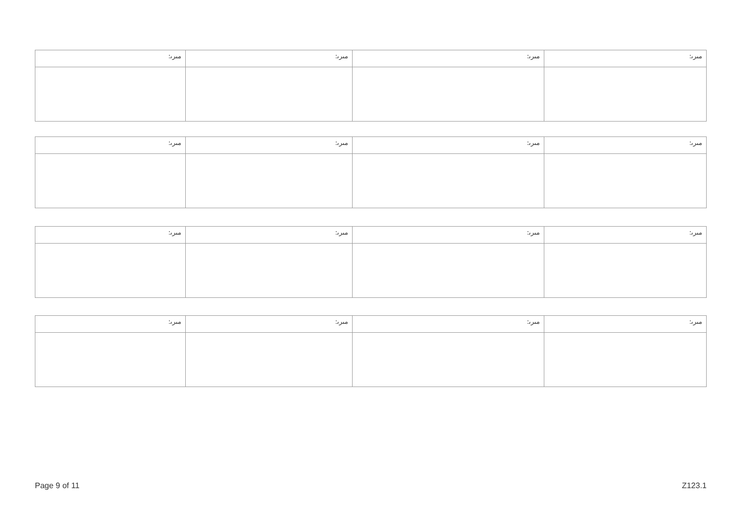| :ﻣﯩﺮﯨ | :ﻣﯩﺮﯨ | :ﻣﯩﺮﯨ | :ﻣﯩﺮﯨ |
| :ﻣﯩﺮﯨ | :ﻣﯩﺮﯨ | :ﻣﯩﺮﯨ | :ﻣﯩﺮﯨ |
| :ﻣﯩﺮﯨ | :ﻣﯩﺮﯨ | :ﻣﯩﺮﯨ | :ﻣﯩﺮﯨ |
| :ﻣﯩﺮﯨ | :ﻣﯩﺮﯨ | :ﻣﯩﺮﯨ | :ﻣﯩﺮﯨ |
Page 9 of 11 Z123.1